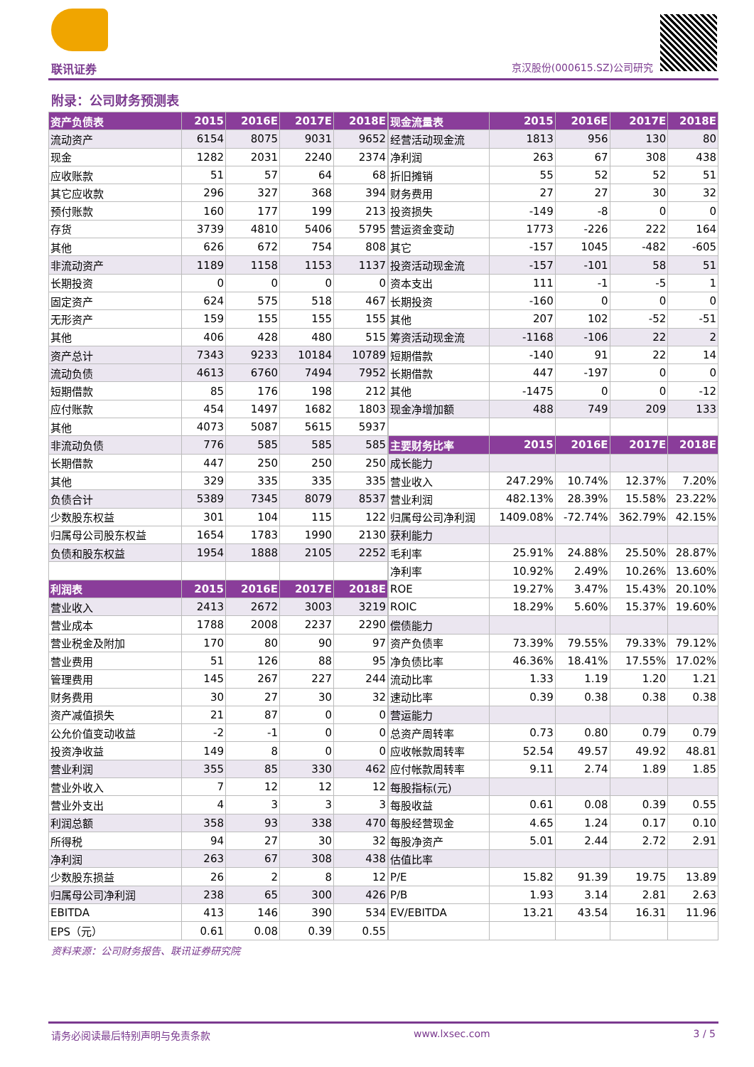联讯证券 京汉股份(000615.SZ)公司研究
附录：公司财务预测表
| 资产负债表 | 2015 | 2016E | 2017E | 2018E |
| --- | --- | --- | --- | --- |
| 流动资产 | 6154 | 8075 | 9031 | 9652 |
| 现金 | 1282 | 2031 | 2240 | 2374 |
| 应收账款 | 51 | 57 | 64 | 68 |
| 其它应收款 | 296 | 327 | 368 | 394 |
| 预付账款 | 160 | 177 | 199 | 213 |
| 存货 | 3739 | 4810 | 5406 | 5795 |
| 其他 | 626 | 672 | 754 | 808 |
| 非流动资产 | 1189 | 1158 | 1153 | 1137 |
| 长期投资 | 0 | 0 | 0 | 0 |
| 固定资产 | 624 | 575 | 518 | 467 |
| 无形资产 | 159 | 155 | 155 | 155 |
| 其他 | 406 | 428 | 480 | 515 |
| 资产总计 | 7343 | 9233 | 10184 | 10789 |
| 流动负债 | 4613 | 6760 | 7494 | 7952 |
| 短期借款 | 85 | 176 | 198 | 212 |
| 应付账款 | 454 | 1497 | 1682 | 1803 |
| 其他 | 4073 | 5087 | 5615 | 5937 |
| 非流动负债 | 776 | 585 | 585 | 585 |
| 长期借款 | 447 | 250 | 250 | 250 |
| 其他 | 329 | 335 | 335 | 335 |
| 负债合计 | 5389 | 7345 | 8079 | 8537 |
| 少数股东权益 | 301 | 104 | 115 | 122 |
| 归属母公司股东权益 | 1654 | 1783 | 1990 | 2130 |
| 负债和股东权益 | 1954 | 1888 | 2105 | 2252 |
| 利润表 | 2015 | 2016E | 2017E | 2018E |
| 营业收入 | 2413 | 2672 | 3003 | 3219 |
| 营业成本 | 1788 | 2008 | 2237 | 2290 |
| 营业税金及附加 | 170 | 80 | 90 | 97 |
| 营业费用 | 51 | 126 | 88 | 95 |
| 管理费用 | 145 | 267 | 227 | 244 |
| 财务费用 | 30 | 27 | 30 | 32 |
| 资产减值损失 | 21 | 87 | 0 | 0 |
| 公允价值变动收益 | -2 | -1 | 0 | 0 |
| 投资净收益 | 149 | 8 | 0 | 0 |
| 营业利润 | 355 | 85 | 330 | 462 |
| 营业外收入 | 7 | 12 | 12 | 12 |
| 营业外支出 | 4 | 3 | 3 | 3 |
| 利润总额 | 358 | 93 | 338 | 470 |
| 所得税 | 94 | 27 | 30 | 32 |
| 净利润 | 263 | 67 | 308 | 438 |
| 少数股东损益 | 26 | 2 | 8 | 12 |
| 归属母公司净利润 | 238 | 65 | 300 | 426 |
| EBITDA | 413 | 146 | 390 | 534 |
| EPS（元） | 0.61 | 0.08 | 0.39 | 0.55 |
| 现金流量表 | 2015 | 2016E | 2017E | 2018E |
| --- | --- | --- | --- | --- |
| 经营活动现金流 | 1813 | 956 | 130 | 80 |
| 净利润 | 263 | 67 | 308 | 438 |
| 折旧摊销 | 55 | 52 | 52 | 51 |
| 财务费用 | 27 | 27 | 30 | 32 |
| 投资损失 | -149 | -8 | 0 | 0 |
| 营运资金变动 | 1773 | -226 | 222 | 164 |
| 其它 | -157 | 1045 | -482 | -605 |
| 投资活动现金流 | -157 | -101 | 58 | 51 |
| 资本支出 | 111 | -1 | -5 | 1 |
| 长期投资 | -160 | 0 | 0 | 0 |
| 其他 | 207 | 102 | -52 | -51 |
| 筹资活动现金流 | -1168 | -106 | 22 | 2 |
| 短期借款 | -140 | 91 | 22 | 14 |
| 长期借款 | 447 | -197 | 0 | 0 |
| 其他 | -1475 | 0 | 0 | -12 |
| 现金净增加额 | 488 | 749 | 209 | 133 |
| 主要财务比率 | 2015 | 2016E | 2017E | 2018E |
| 成长能力 | | | | |
| 营业收入 | 247.29% | 10.74% | 12.37% | 7.20% |
| 营业利润 | 482.13% | 28.39% | 15.58% | 23.22% |
| 归属母公司净利润 | 1409.08% | -72.74% | 362.79% | 42.15% |
| 获利能力 | | | | |
| 毛利率 | 25.91% | 24.88% | 25.50% | 28.87% |
| 净利率 | 10.92% | 2.49% | 10.26% | 13.60% |
| ROE | 19.27% | 3.47% | 15.43% | 20.10% |
| ROIC | 18.29% | 5.60% | 15.37% | 19.60% |
| 偿债能力 | | | | |
| 资产负债率 | 73.39% | 79.55% | 79.33% | 79.12% |
| 净负债比率 | 46.36% | 18.41% | 17.55% | 17.02% |
| 流动比率 | 1.33 | 1.19 | 1.20 | 1.21 |
| 速动比率 | 0.39 | 0.38 | 0.38 | 0.38 |
| 营运能力 | | | | |
| 总资产周转率 | 0.73 | 0.80 | 0.79 | 0.79 |
| 应收帐款周转率 | 52.54 | 49.57 | 49.92 | 48.81 |
| 应付帐款周转率 | 9.11 | 2.74 | 1.89 | 1.85 |
| 每股指标(元) | | | | |
| 每股收益 | 0.61 | 0.08 | 0.39 | 0.55 |
| 每股经营现金 | 4.65 | 1.24 | 0.17 | 0.10 |
| 每股净资产 | 5.01 | 2.44 | 2.72 | 2.91 |
| 估值比率 | | | | |
| P/E | 15.82 | 91.39 | 19.75 | 13.89 |
| P/B | 1.93 | 3.14 | 2.81 | 2.63 |
| EV/EBITDA | 13.21 | 43.54 | 16.31 | 11.96 |
资料来源：公司财务报告、联讯证券研究院
请务必阅读最后特别声明与免责条款 www.lxsec.com 3 / 5